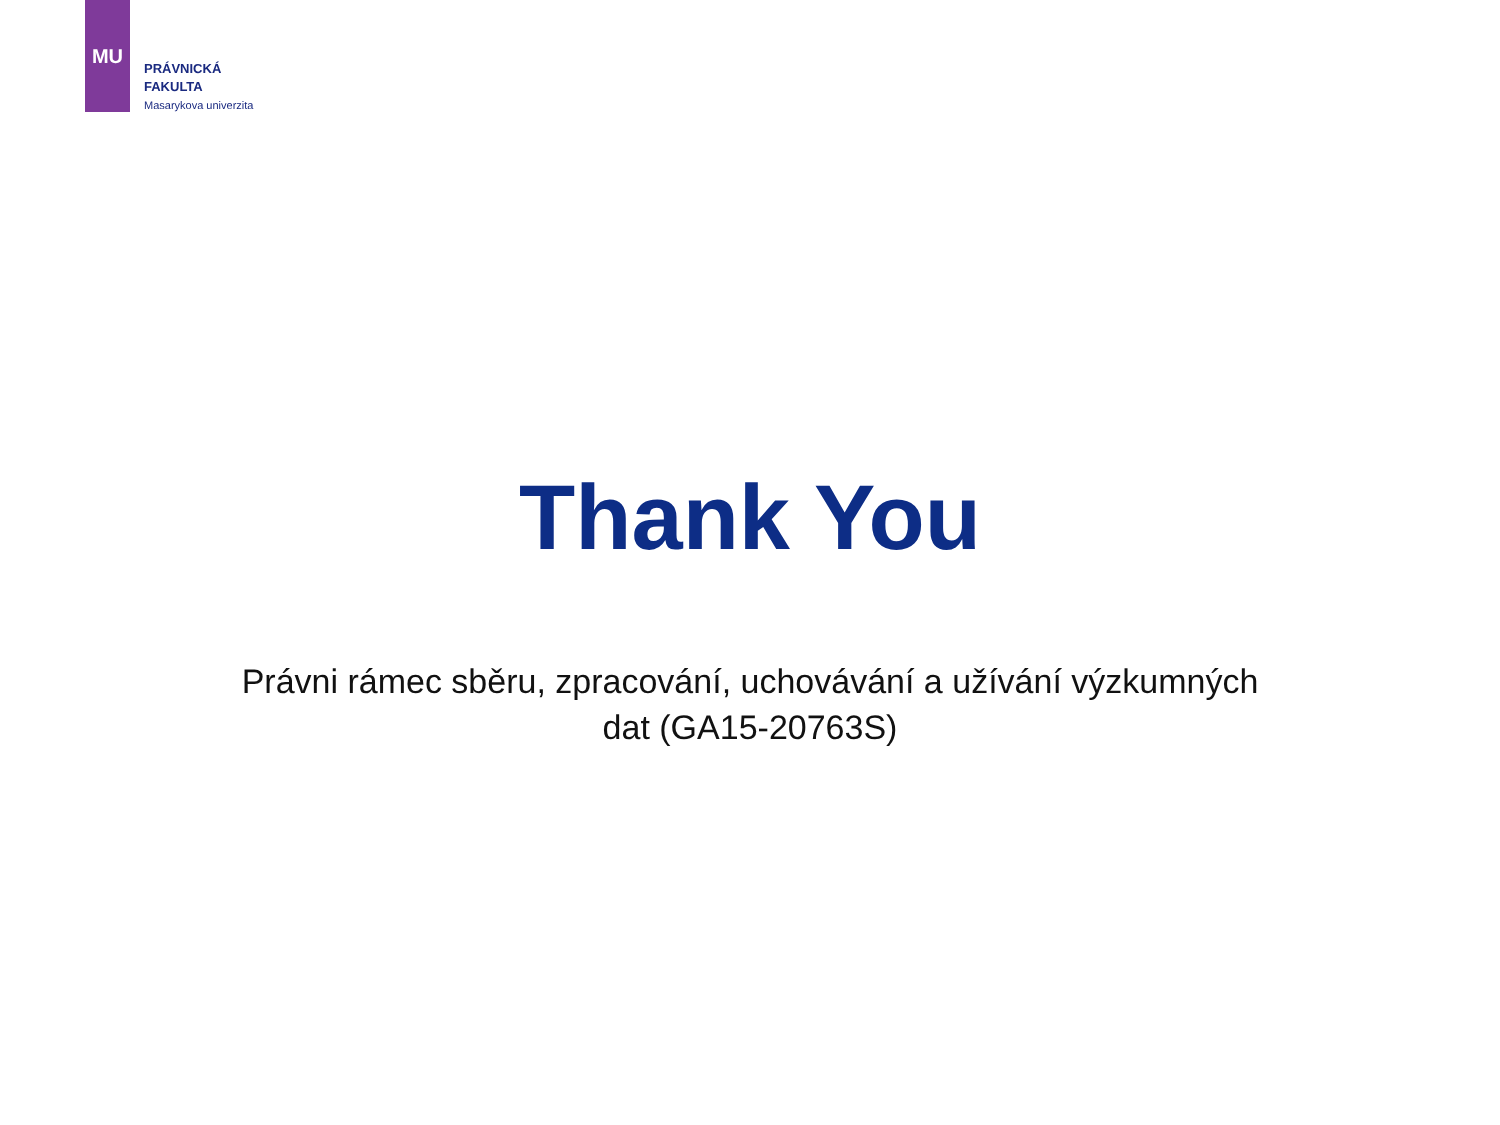MU
PRÁVNICKÁ
FAKULTA
Masarykova univerzita
Thank You
Právni rámec sběru, zpracování, uchovávání a užívání výzkumných
dat (GA15-20763S)